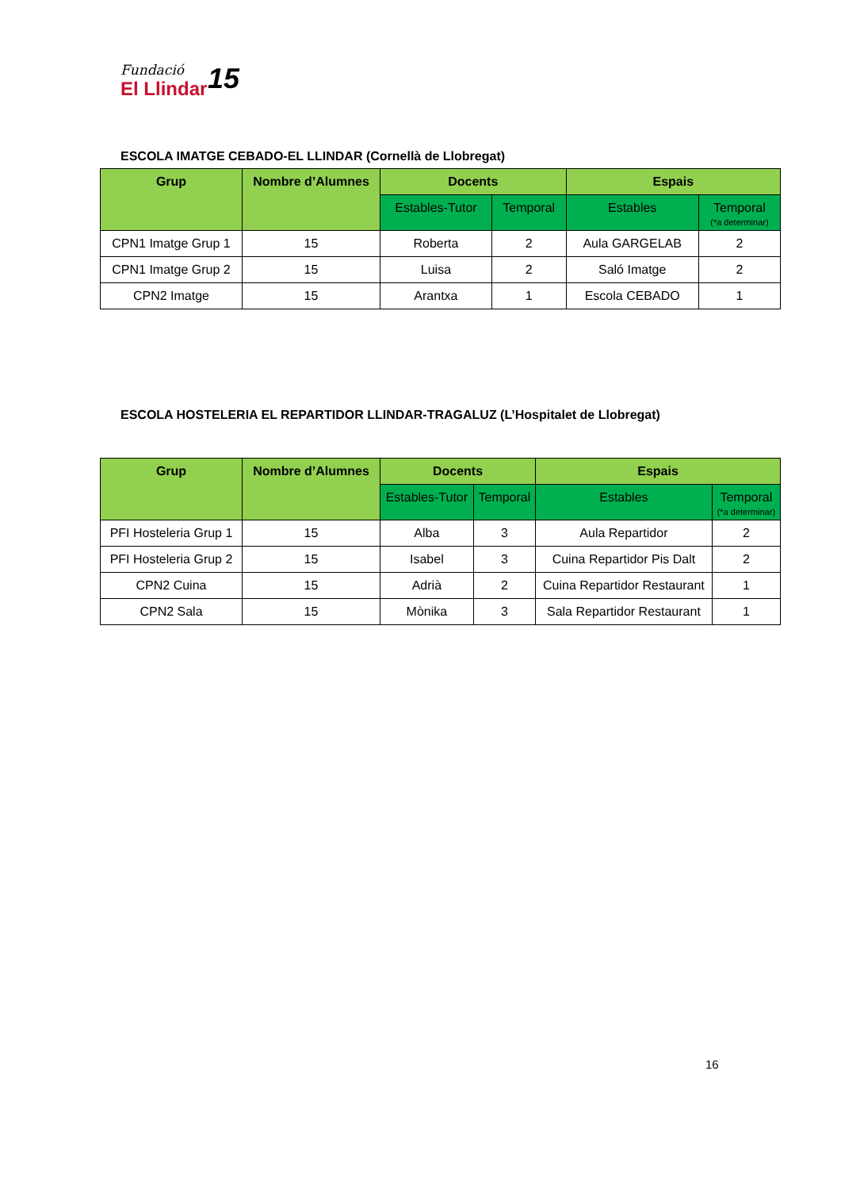Fundació
El Llindar
15
ESCOLA IMATGE CEBADO-EL LLINDAR (Cornellà de Llobregat)
| Grup | Nombre d’Alumnes | Docents | | Espais | |
| --- | --- | --- | --- | --- | --- |
| | | Estables-Tutor | Temporal | Estables | Temporal (*a determinar) |
| CPN1 Imatge Grup 1 | 15 | Roberta | 2 | Aula GARGELAB | 2 |
| CPN1 Imatge Grup 2 | 15 | Luisa | 2 | Saló Imatge | 2 |
| CPN2 Imatge | 15 | Arantxa | 1 | Escola CEBADO | 1 |
ESCOLA HOSTELERIA EL REPARTIDOR LLINDAR-TRAGALUZ (L’Hospitalet de Llobregat)
| Grup | Nombre d’Alumnes | Docents | | Espais | |
| --- | --- | --- | --- | --- | --- |
| | | Estables-Tutor | Temporal | Estables | Temporal (*a determinar) |
| PFI Hosteleria Grup 1 | 15 | Alba | 3 | Aula Repartidor | 2 |
| PFI Hosteleria Grup 2 | 15 | Isabel | 3 | Cuina Repartidor Pis Dalt | 2 |
| CPN2 Cuina | 15 | Adrià | 2 | Cuina Repartidor Restaurant | 1 |
| CPN2 Sala | 15 | Mònika | 3 | Sala Repartidor Restaurant | 1 |
16